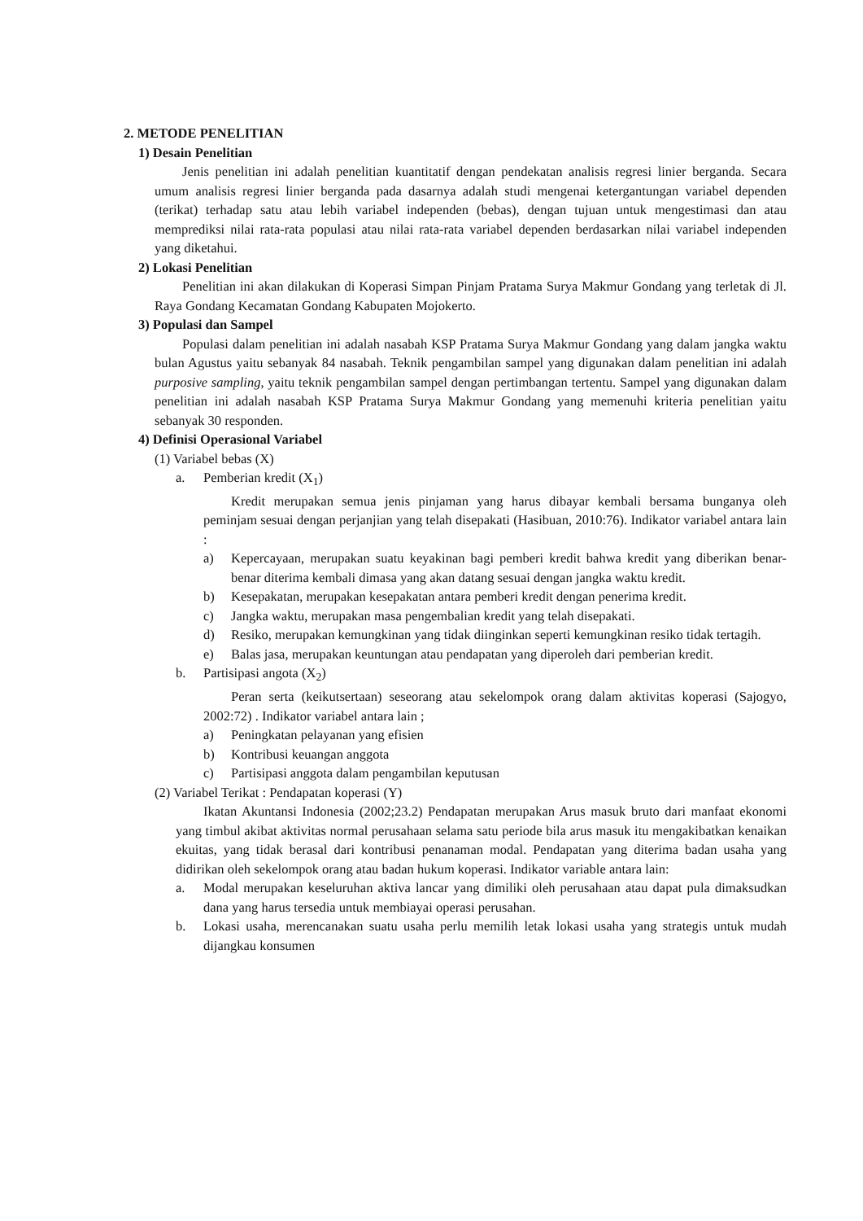2. METODE PENELITIAN
1) Desain Penelitian
Jenis penelitian ini adalah penelitian kuantitatif dengan pendekatan analisis regresi linier berganda. Secara umum analisis regresi linier berganda pada dasarnya adalah studi mengenai ketergantungan variabel dependen (terikat) terhadap satu atau lebih variabel independen (bebas), dengan tujuan untuk mengestimasi dan atau memprediksi nilai rata-rata populasi atau nilai rata-rata variabel dependen berdasarkan nilai variabel independen yang diketahui.
2) Lokasi Penelitian
Penelitian ini akan dilakukan di Koperasi Simpan Pinjam Pratama Surya Makmur Gondang yang terletak di Jl. Raya Gondang Kecamatan Gondang Kabupaten Mojokerto.
3) Populasi dan Sampel
Populasi dalam penelitian ini adalah nasabah KSP Pratama Surya Makmur Gondang yang dalam jangka waktu bulan Agustus yaitu sebanyak 84 nasabah. Teknik pengambilan sampel yang digunakan dalam penelitian ini adalah purposive sampling, yaitu teknik pengambilan sampel dengan pertimbangan tertentu. Sampel yang digunakan dalam penelitian ini adalah nasabah KSP Pratama Surya Makmur Gondang yang memenuhi kriteria penelitian yaitu sebanyak 30 responden.
4) Definisi Operasional Variabel
(1) Variabel bebas (X)
a. Pemberian kredit (X<sub>1</sub>)
Kredit merupakan semua jenis pinjaman yang harus dibayar kembali bersama bunganya oleh peminjam sesuai dengan perjanjian yang telah disepakati (Hasibuan, 2010:76). Indikator variabel antara lain :
a) Kepercayaan, merupakan suatu keyakinan bagi pemberi kredit bahwa kredit yang diberikan benar-benar diterima kembali dimasa yang akan datang sesuai dengan jangka waktu kredit.
b) Kesepakatan, merupakan kesepakatan antara pemberi kredit dengan penerima kredit.
c) Jangka waktu, merupakan masa pengembalian kredit yang telah disepakati.
d) Resiko, merupakan kemungkinan yang tidak diinginkan seperti kemungkinan resiko tidak tertagih.
e) Balas jasa, merupakan keuntungan atau pendapatan yang diperoleh dari pemberian kredit.
b. Partisipasi angota (X<sub>2</sub>)
Peran serta (keikutsertaan) seseorang atau sekelompok orang dalam aktivitas koperasi (Sajogyo, 2002:72) . Indikator variabel antara lain ;
a) Peningkatan pelayanan yang efisien
b) Kontribusi keuangan anggota
c) Partisipasi anggota dalam pengambilan keputusan
(2) Variabel Terikat : Pendapatan koperasi (Y)
Ikatan Akuntansi Indonesia (2002;23.2) Pendapatan merupakan Arus masuk bruto dari manfaat ekonomi yang timbul akibat aktivitas normal perusahaan selama satu periode bila arus masuk itu mengakibatkan kenaikan ekuitas, yang tidak berasal dari kontribusi penanaman modal. Pendapatan yang diterima badan usaha yang didirikan oleh sekelompok orang atau badan hukum koperasi. Indikator variable antara lain:
a. Modal merupakan keseluruhan aktiva lancar yang dimiliki oleh perusahaan atau dapat pula dimaksudkan dana yang harus tersedia untuk membiayai operasi perusahan.
b. Lokasi usaha, merencanakan suatu usaha perlu memilih letak lokasi usaha yang strategis untuk mudah dijangkau konsumen